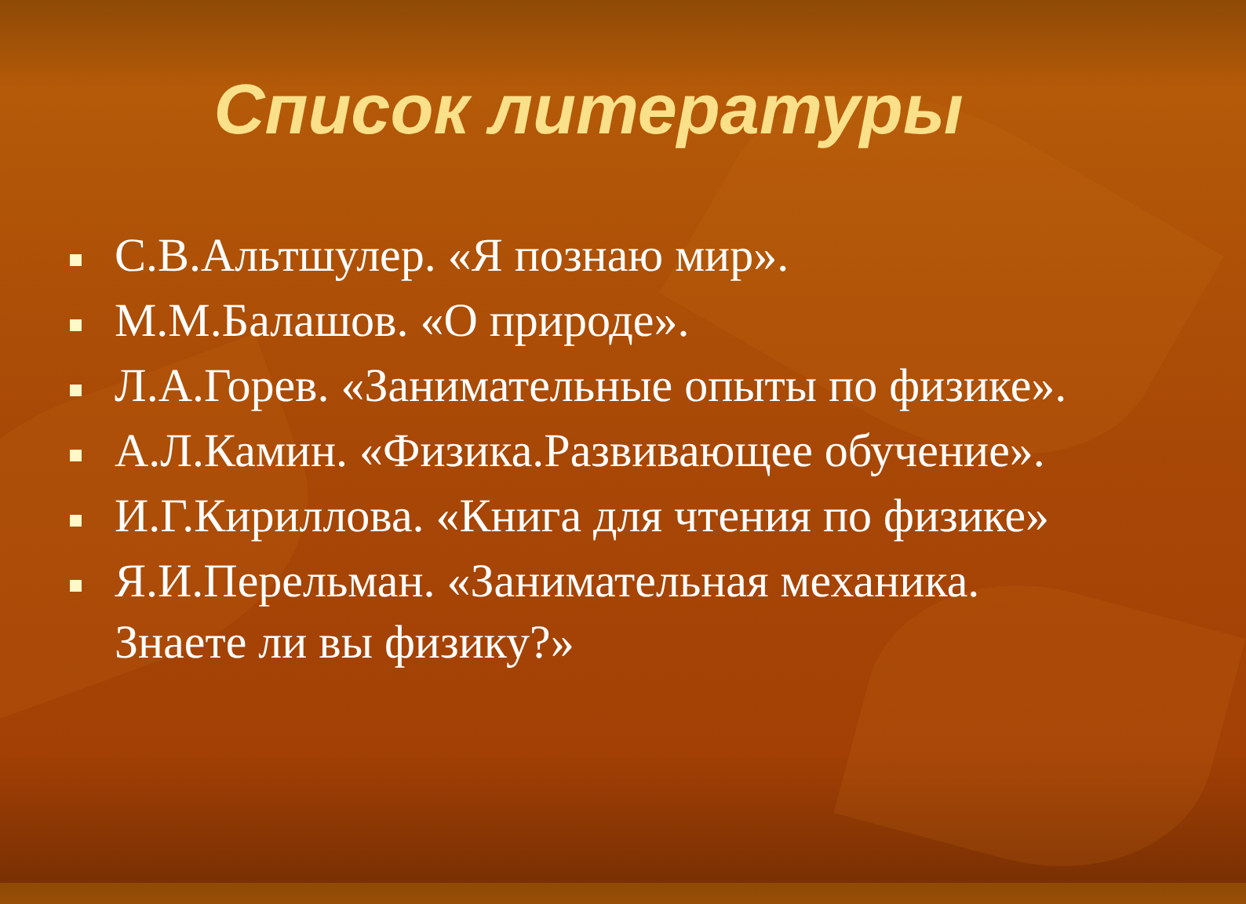Список литературы
С.В.Альтшулер. «Я познаю мир».
М.М.Балашов. «О природе».
Л.А.Горев. «Занимательные опыты по физике».
А.Л.Камин. «Физика.Развивающее обучение».
И.Г.Кириллова. «Книга для чтения по физике»
Я.И.Перельман. «Занимательная механика. Знаете ли вы физику?»